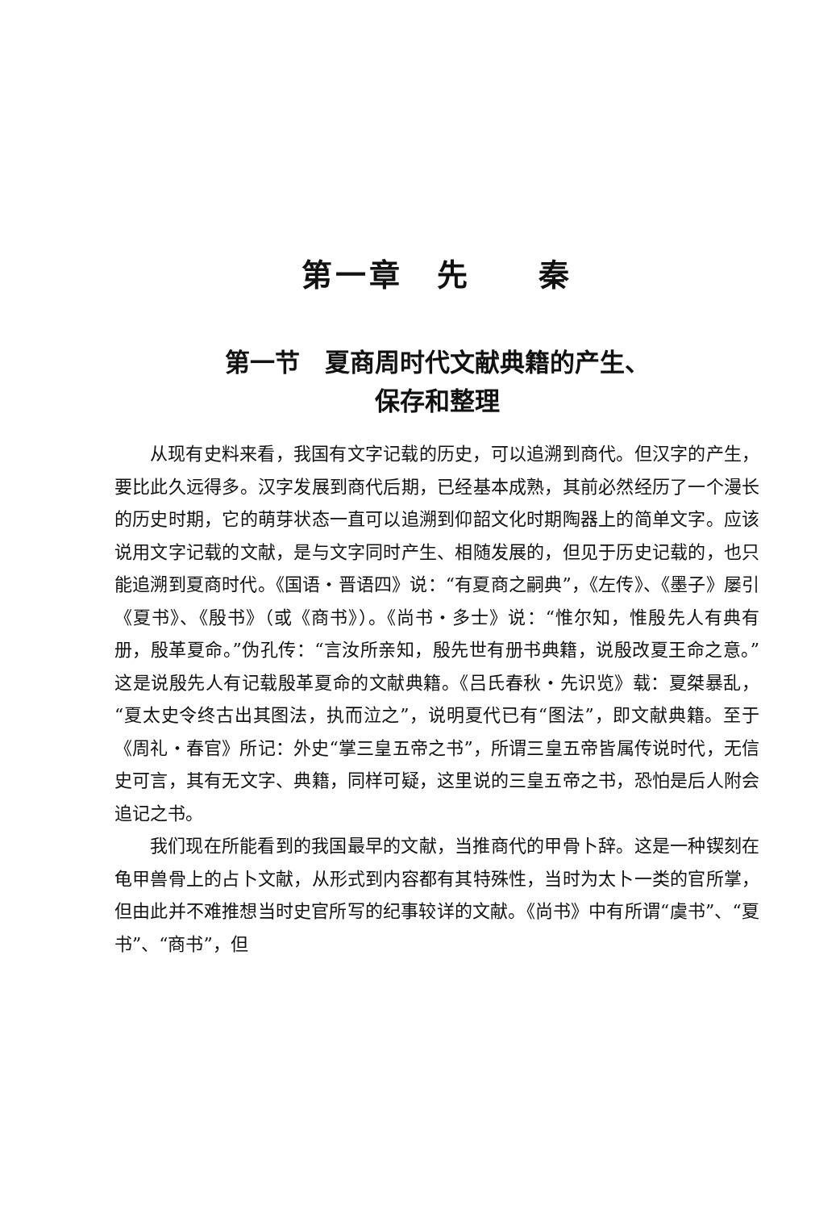第一章　先　　秦
第一节　夏商周时代文献典籍的产生、
保存和整理
从现有史料来看，我国有文字记载的历史，可以追溯到商代。但汉字的产生，要比此久远得多。汉字发展到商代后期，已经基本成熟，其前必然经历了一个漫长的历史时期，它的萌芽状态一直可以追溯到仰韶文化时期陶器上的简单文字。应该说用文字记载的文献，是与文字同时产生、相随发展的，但见于历史记载的，也只能追溯到夏商时代。《国语・晋语四》说：“有夏商之嗣典”，《左传》、《墨子》屡引《夏书》、《殷书》（或《商书》）。《尚书・多士》说：“惟尔知，惟殷先人有典有册，殷革夏命。”伪孔传：“言汝所亲知，殷先世有册书典籍，说殷改夏王命之意。”这是说殷先人有记载殷革夏命的文献典籍。《吕氏春秋・先识览》载：夏桀暴乱，“夏太史令终古出其图法，执而泣之”，说明夏代已有“图法”，即文献典籍。至于《周礼・春官》所记：外史“掌三皇五帝之书”，所谓三皇五帝皆属传说时代，无信史可言，其有无文字、典籍，同样可疑，这里说的三皇五帝之书，恐怕是后人附会追记之书。
我们现在所能看到的我国最早的文献，当推商代的甲骨卜辞。这是一种锲刻在龟甲兽骨上的占卜文献，从形式到内容都有其特殊性，当时为太卜一类的官所掌，但由此并不难推想当时史官所写的纪事较详的文献。《尚书》中有所谓“虞书”、“夏书”、“商书”，但